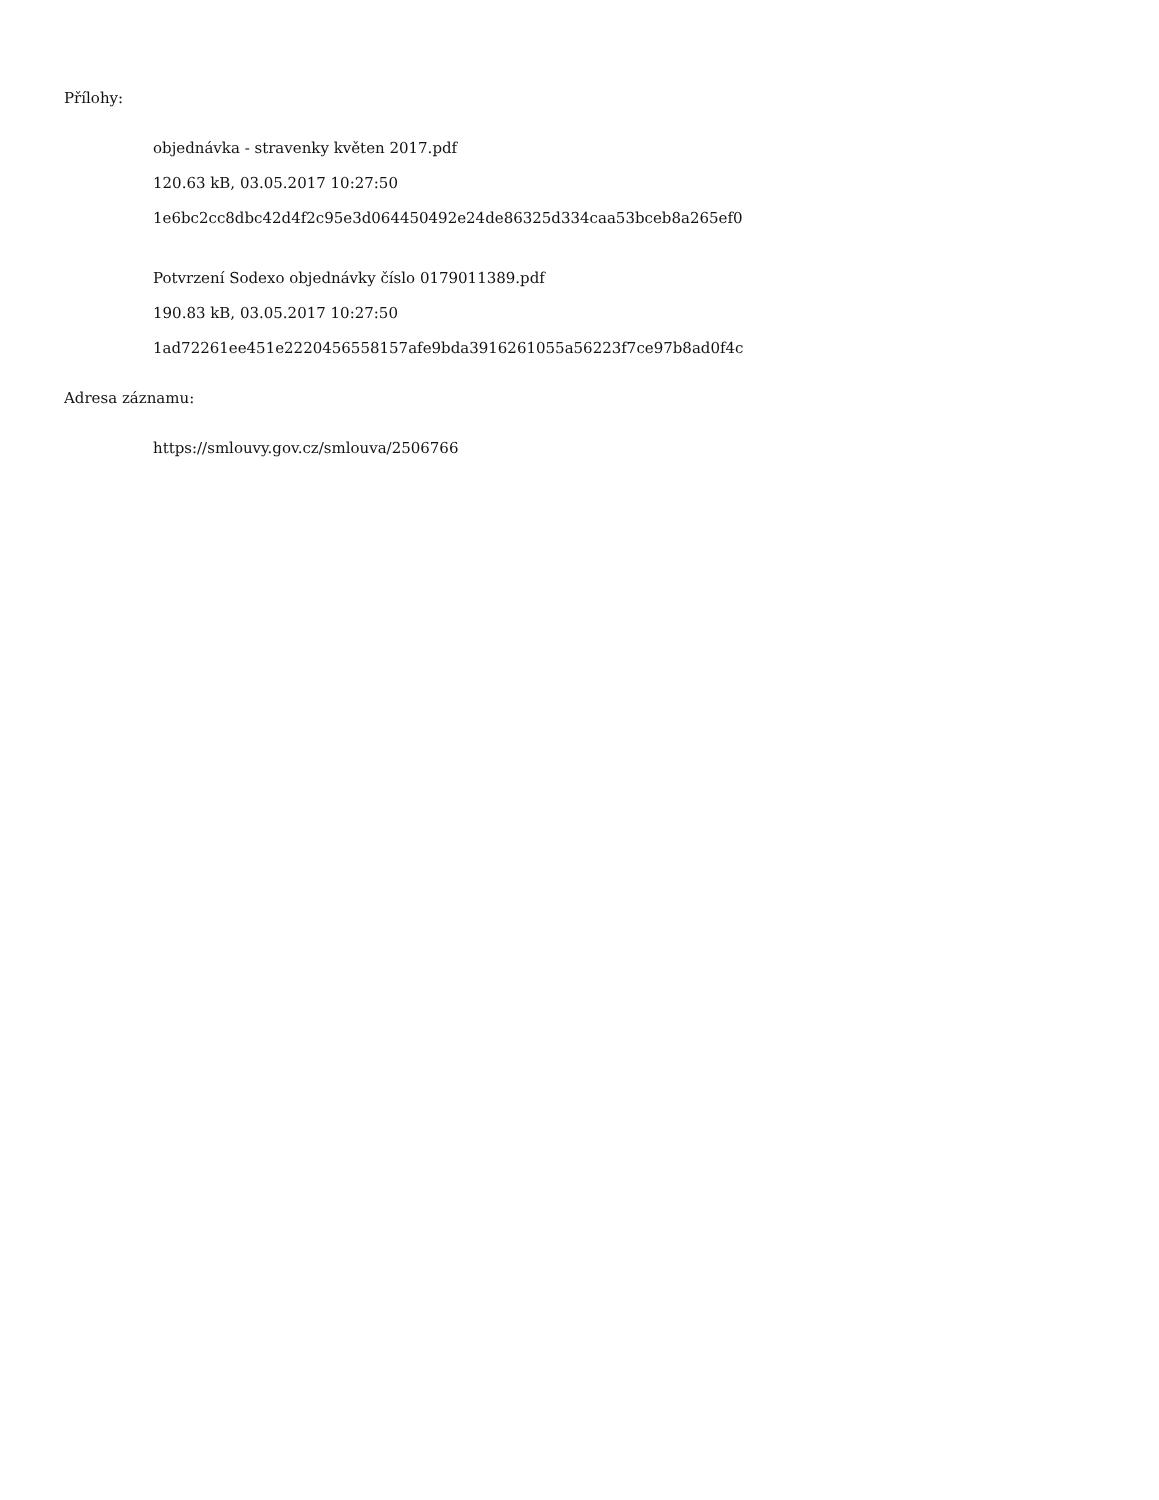Přílohy:
objednávka - stravenky květen 2017.pdf
120.63 kB, 03.05.2017 10:27:50
1e6bc2cc8dbc42d4f2c95e3d064450492e24de86325d334caa53bceb8a265ef0
Potvrzení Sodexo objednávky číslo 0179011389.pdf
190.83 kB, 03.05.2017 10:27:50
1ad72261ee451e2220456558157afe9bda3916261055a56223f7ce97b8ad0f4c
Adresa záznamu:
https://smlouvy.gov.cz/smlouva/2506766